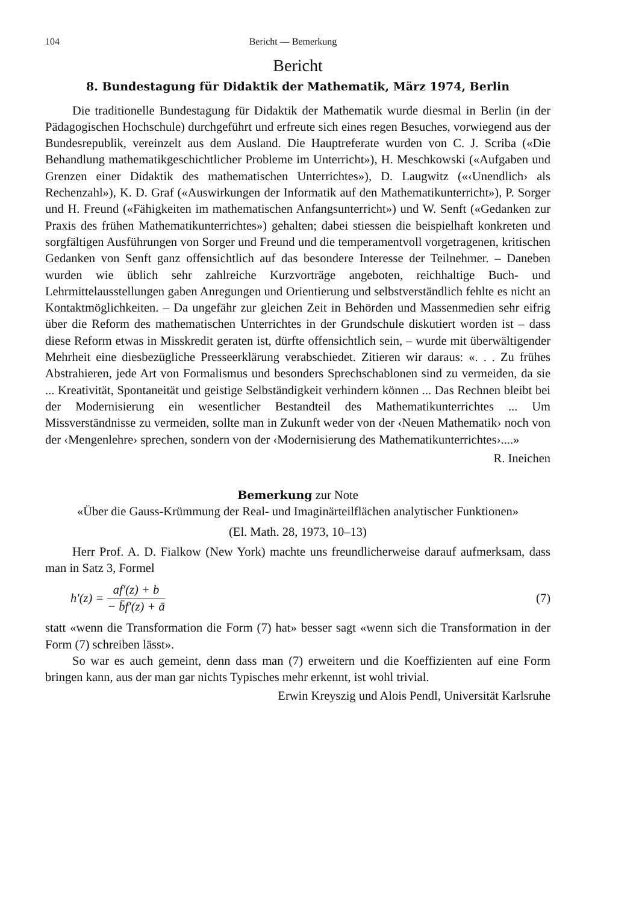104 Bericht — Bemerkung
Bericht
8. Bundestagung für Didaktik der Mathematik, März 1974, Berlin
Die traditionelle Bundestagung für Didaktik der Mathematik wurde diesmal in Berlin (in der Pädagogischen Hochschule) durchgeführt und erfreute sich eines regen Besuches, vorwiegend aus der Bundesrepublik, vereinzelt aus dem Ausland. Die Hauptreferate wurden von C. J. Scriba («Die Behandlung mathematikgeschichtlicher Probleme im Unterricht»), H. Meschkowski («Aufgaben und Grenzen einer Didaktik des mathematischen Unterrichtes»), D. Laugwitz («‹Unendlich› als Rechenzahl»), K. D. Graf («Auswirkungen der Informatik auf den Mathematikunterricht»), P. Sorger und H. Freund («Fähigkeiten im mathematischen Anfangsunterricht») und W. Senft («Gedanken zur Praxis des frühen Mathematikunterrichtes») gehalten; dabei stiessen die beispielhaft konkreten und sorgfältigen Ausführungen von Sorger und Freund und die temperamentvoll vorgetragenen, kritischen Gedanken von Senft ganz offensichtlich auf das besondere Interesse der Teilnehmer. – Daneben wurden wie üblich sehr zahlreiche Kurzvorträge angeboten, reichhaltige Buch- und Lehrmittelausstellungen gaben Anregungen und Orientierung und selbstverständlich fehlte es nicht an Kontaktmöglichkeiten. – Da ungefähr zur gleichen Zeit in Behörden und Massenmedien sehr eifrig über die Reform des mathematischen Unterrichtes in der Grundschule diskutiert worden ist – dass diese Reform etwas in Misskredit geraten ist, dürfte offensichtlich sein, – wurde mit überwältigender Mehrheit eine diesbezügliche Presseerklärung verabschiedet. Zitieren wir daraus: «. . . Zu frühes Abstrahieren, jede Art von Formalismus und besonders Sprechschablonen sind zu vermeiden, da sie ... Kreativität, Spontaneität und geistige Selbständigkeit verhindern können ... Das Rechnen bleibt bei der Modernisierung ein wesentlicher Bestandteil des Mathematikunterrichtes ... Um Missverständnisse zu vermeiden, sollte man in Zukunft weder von der ‹Neuen Mathematik› noch von der ‹Mengenlehre› sprechen, sondern von der ‹Modernisierung des Mathematikunterrichtes›....»
R. Ineichen
Bemerkung zur Note
«Über die Gauss-Krümmung der Real- und Imaginärteilflächen analytischer Funktionen»
(El. Math. 28, 1973, 10–13)
Herr Prof. A. D. Fialkow (New York) machte uns freundlicherweise darauf aufmerksam, dass man in Satz 3, Formel
h′(z) = af′(z) + b − b̄f′(z) + ā (7)
statt «wenn die Transformation die Form (7) hat» besser sagt «wenn sich die Transformation in der Form (7) schreiben lässt».
So war es auch gemeint, denn dass man (7) erweitern und die Koeffizienten auf eine Form bringen kann, aus der man gar nichts Typisches mehr erkennt, ist wohl trivial.
Erwin Kreyszig und Alois Pendl, Universität Karlsruhe